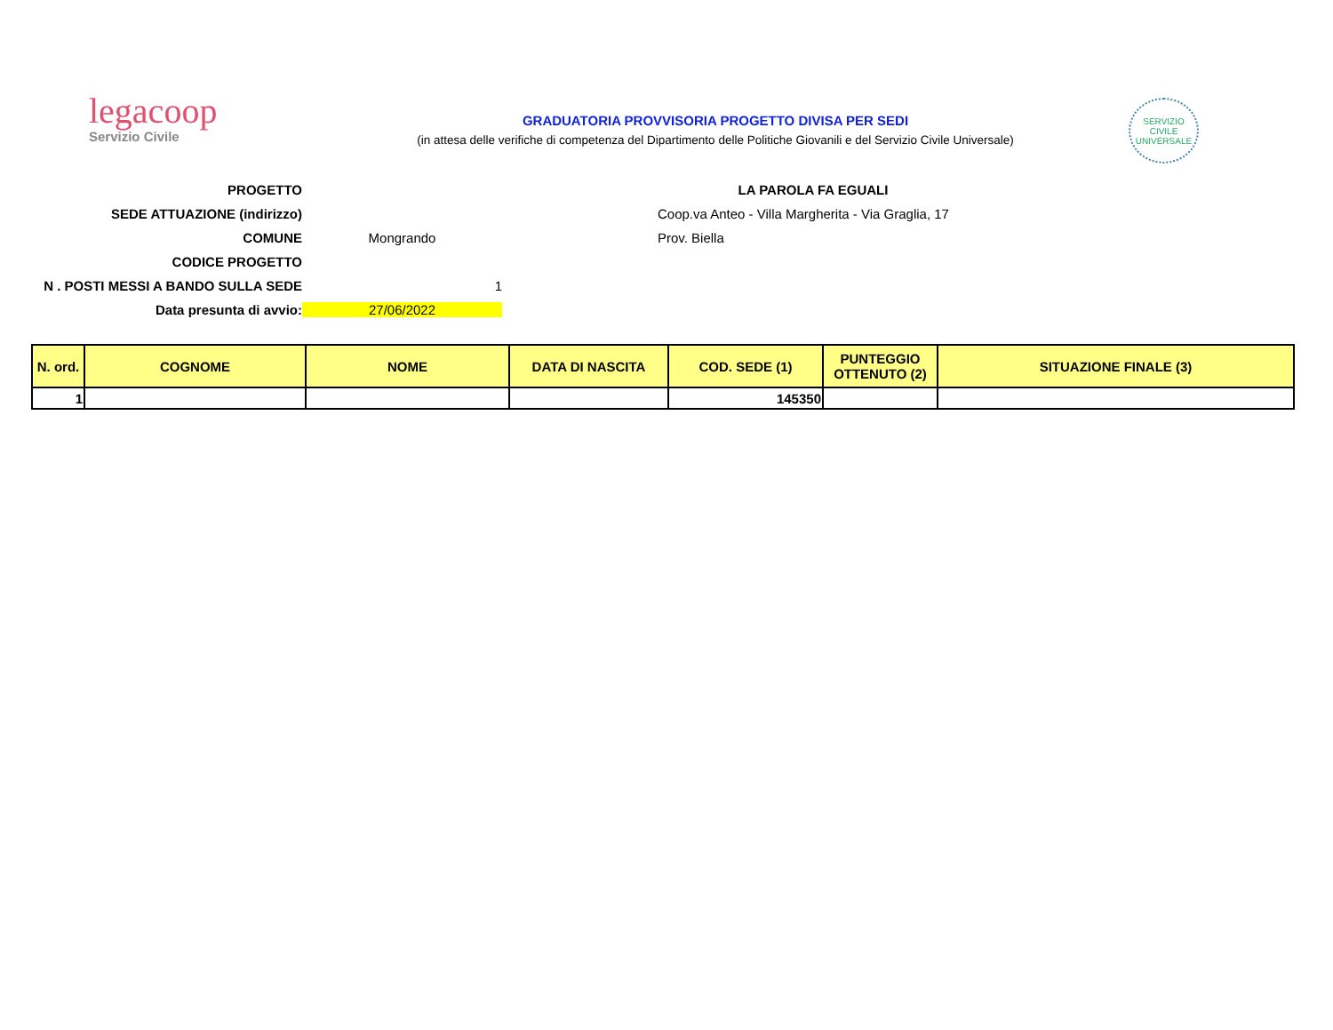legacoop
Servizio Civile
GRADUATORIA PROVVISORIA PROGETTO DIVISA PER SEDI
(in attesa delle verifiche di competenza del Dipartimento delle Politiche Giovanili e del Servizio Civile Universale)
SERVIZIO CIVILE UNIVERSALE
PROGETTO
LA PAROLA FA EGUALI
SEDE ATTUAZIONE (indirizzo)
Coop.va Anteo - Villa Margherita - Via Graglia, 17
COMUNE
Mongrando
Prov. Biella
CODICE PROGETTO
N . POSTI MESSI A BANDO SULLA SEDE
1
Data presunta di avvio:
27/06/2022
| N. ord. | COGNOME | NOME | DATA DI NASCITA | COD. SEDE (1) | PUNTEGGIO OTTENUTO (2) | SITUAZIONE FINALE (3) |
| --- | --- | --- | --- | --- | --- | --- |
| 1 | | | | 145350 | | |